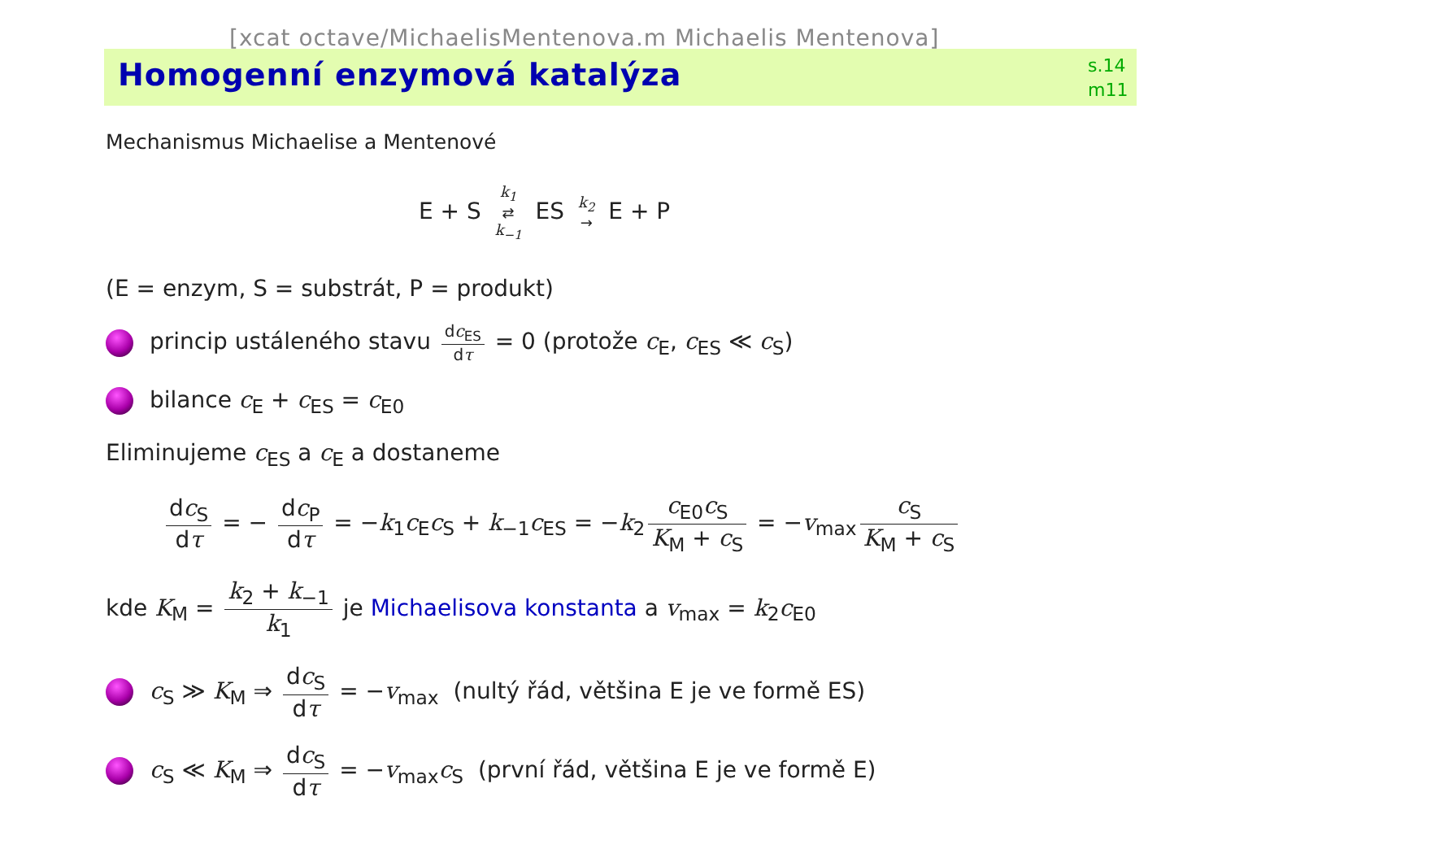[xcat octave/MichaelisMentenova.m Michaelis Mentenova]
Homogenní enzymová katalýza
s.14
m11
Mechanismus Michaelise a Mentenové
E + S k<sub>1</sub> ⇄ k<sub>−1</sub> ES k<sub>2</sub> → E + P
(E = enzym, S = substrát, P = produkt)
princip ustáleného stavu dc<sub>ES</sub> dτ = 0 (protože c<sub>E</sub>, c<sub>ES</sub> ≪ c<sub>S</sub>)
bilance c<sub>E</sub> + c<sub>ES</sub> = c<sub>E0</sub>
Eliminujeme c<sub>ES</sub> a c<sub>E</sub> a dostaneme
dc<sub>S</sub> dτ = − dc<sub>P</sub> dτ = −k<sub>1</sub>c<sub>E</sub>c<sub>S</sub> + k<sub>−1</sub>c<sub>ES</sub> = −k<sub>2</sub> c<sub>E0</sub>c<sub>S</sub> K<sub>M</sub> + c<sub>S</sub> = −v<sub>max</sub> c<sub>S</sub> K<sub>M</sub> + c<sub>S</sub>
kde K<sub>M</sub> = k<sub>2</sub> + k<sub>−1</sub> k<sub>1</sub> je Michaelisova konstanta a v<sub>max</sub> = k<sub>2</sub>c<sub>E0</sub>
c<sub>S</sub> ≫ K<sub>M</sub> ⇒ dc<sub>S</sub> dτ = −v<sub>max</sub> (nultý řád, většina E je ve formě ES)
c<sub>S</sub> ≪ K<sub>M</sub> ⇒ dc<sub>S</sub> dτ = −v<sub>max</sub>c<sub>S</sub> (první řád, většina E je ve formě E)